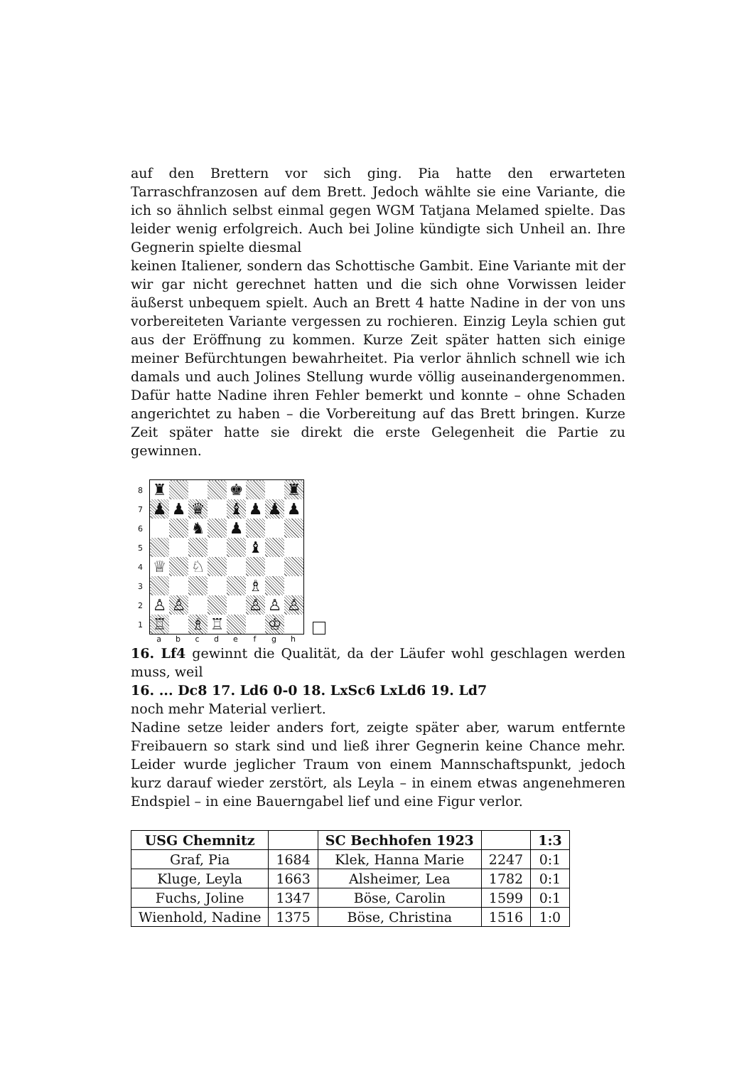auf den Brettern vor sich ging. Pia hatte den erwarteten Tarraschfranzosen auf dem Brett. Jedoch wählte sie eine Variante, die ich so ähnlich selbst einmal gegen WGM Tatjana Melamed spielte. Das leider wenig erfolgreich. Auch bei Joline kündigte sich Unheil an. Ihre Gegnerin spielte diesmal
keinen Italiener, sondern das Schottische Gambit. Eine Variante mit der wir gar nicht gerechnet hatten und die sich ohne Vorwissen leider äußerst unbequem spielt. Auch an Brett 4 hatte Nadine in der von uns vorbereiteten Variante vergessen zu rochieren. Einzig Leyla schien gut aus der Eröffnung zu kommen. Kurze Zeit später hatten sich einige meiner Befürchtungen bewahrheitet. Pia verlor ähnlich schnell wie ich damals und auch Jolines Stellung wurde völlig auseinandergenommen. Dafür hatte Nadine ihren Fehler bemerkt und konnte – ohne Schaden angerichtet zu haben – die Vorbereitung auf das Brett bringen. Kurze Zeit später hatte sie direkt die erste Gelegenheit die Partie zu gewinnen.
87654321
| ♜ | | | | ♚ | | | ♜ |
| ♟ | ♟ | ♛ | | ♝ | ♟ | ♟ | ♟ |
| | | ♞ | | ♟ | | | |
| | | | | | ♝ | | |
| ♕ | | ♘ | | | | | |
| | | | | | ♗ | | |
| ♙ | ♙ | | | | ♙ | ♙ | ♙ |
| ♖ | | ♗ | ♖ | | | ♔ | |
abcdefgh
16. Lf4 gewinnt die Qualität, da der Läufer wohl geschlagen werden muss, weil
16. ... Dc8 17. Ld6 0-0 18. LxSc6 LxLd6 19. Ld7
noch mehr Material verliert.
Nadine setze leider anders fort, zeigte später aber, warum entfernte Freibauern so stark sind und ließ ihrer Gegnerin keine Chance mehr. Leider wurde jeglicher Traum von einem Mannschaftspunkt, jedoch kurz darauf wieder zerstört, als Leyla – in einem etwas angenehmeren Endspiel – in eine Bauerngabel lief und eine Figur verlor.
| USG Chemnitz | | SC Bechhofen 1923 | | 1:3 |
| --- | --- | --- | --- | --- |
| Graf, Pia | 1684 | Klek, Hanna Marie | 2247 | 0:1 |
| Kluge, Leyla | 1663 | Alsheimer, Lea | 1782 | 0:1 |
| Fuchs, Joline | 1347 | Böse, Carolin | 1599 | 0:1 |
| Wienhold, Nadine | 1375 | Böse, Christina | 1516 | 1:0 |